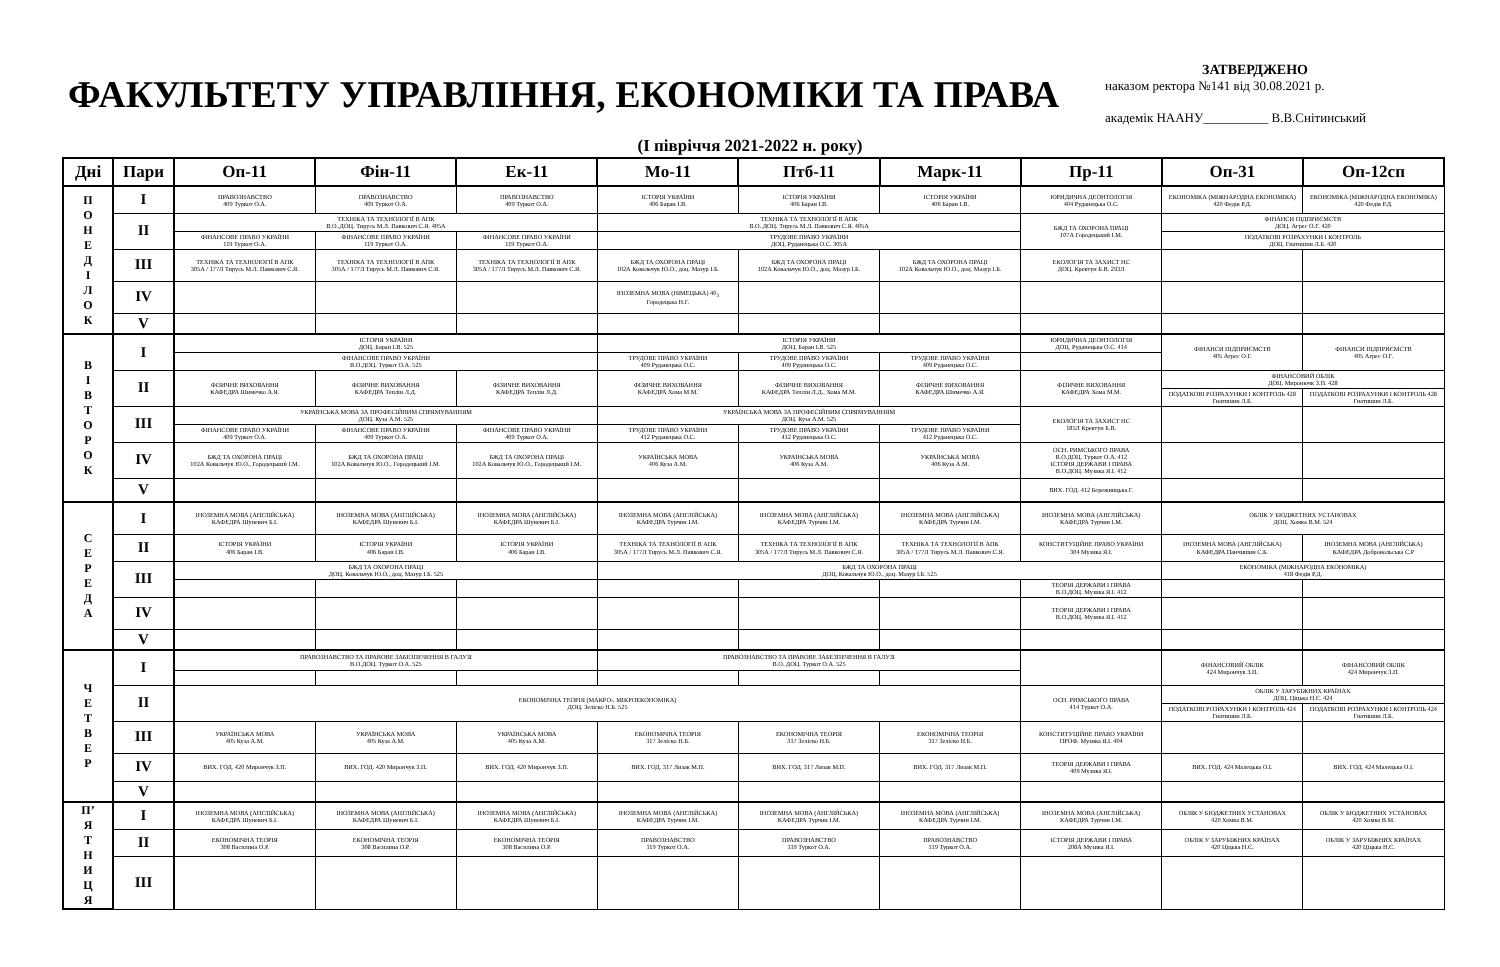ФАКУЛЬТЕТУ УПРАВЛІННЯ, ЕКОНОМІКИ ТА ПРАВА
ЗАТВЕРДЖЕНО
наказом ректора №141 від 30.08.2021 р.
академік НААНУ__________ В.В.Снітинський
(I півріччя 2021-2022 н. року)
| Дні | Пари | Оп-11 | Фін-11 | Ек-11 | Мо-11 | Птб-11 | Марк-11 | Пр-11 | Оп-31 | Оп-12сп |
| --- | --- | --- | --- | --- | --- | --- | --- | --- | --- | --- |
| П О Н Е Д І Л О К | I | ПРАВОЗНАВСТВО 409 Туркот О.А. | ПРАВОЗНАВСТВО 409 Туркот О.А. | ПРАВОЗНАВСТВО 409 Туркот О.А. | ІСТОРІЯ УКРАЇНИ 406 Баран І.В. | ІСТОРІЯ УКРАЇНИ 406 Баран І.В. | ІСТОРІЯ УКРАЇНИ 406 Баран І.В. | ЮРИДИЧНА ДЕОНТОЛОГІЯ 404 Руданецька О.С. | ЕКОНОМІКА (МІЖНАРОДНА ЕКОНОМІКА) 420 Федів Р.Д. | ЕКОНОМІКА (МІЖНАРОДНА ЕКОНОМІКА) 420 Федів Р.Д. |
| | II | ТЕХНІКА ТА ТЕХНОЛОГІЇ В АПК В.О..ДОЦ. Тирусь М.Л. Павкович С.Я. 405А | | | ТЕХНІКА ТА ТЕХНОЛОГІЇ В АПК В.О..ДОЦ. Тирусь М.Л. Павкович С.Я. 405А | | | БЖД ТА ОХОРОНА ПРАЦІ 107А Городецький І.М. | ФІНАНСИ ПІДПРИЄМСТВ ДОЦ. Агрес О.Г. 420 | |
| | | ФІНАНСОВЕ ПРАВО УКРАЇНИ 119 Туркот О.А. | ФІНАНСОВЕ ПРАВО УКРАЇНИ 119 Туркот О.А. | ФІНАНСОВЕ ПРАВО УКРАЇНИ 119 Туркот О.А. | ТРУДОВЕ ПРАВО УКРАЇНИ ДОЦ. Руданецька О.С. 305А | | | | ПОДАТКОВІ РОЗРАХУНКИ І КОНТРОЛЬ ДОЦ. Гнатишин Л.Б. 420 | |
| | III | ТЕХНІКА ТА ТЕХНОЛОГІЇ В АПК 305А / 177Л Тирусь М.Л. Павкович С.Я. | ТЕХНІКА ТА ТЕХНОЛОГІЇ В АПК 305А / 177Л Тирусь М.Л. Павкович С.Я. | ТЕХНІКА ТА ТЕХНОЛОГІЇ В АПК 305А / 177Л Тирусь М.Л. Павкович С.Я. | БЖД ТА ОХОРОНА ПРАЦІ 102А Ковальчук Ю.О., доц. Мазур І.Б. | БЖД ТА ОХОРОНА ПРАЦІ 102А Ковальчук Ю.О., доц. Мазур І.Б. | БЖД ТА ОХОРОНА ПРАЦІ 102А Ковальчук Ю.О., доц. Мазур І.Б. | ЕКОЛОГІЯ ТА ЗАХИСТ НС ДОЦ. Кректун Б.В. 293Л | | |
| | IV | | | | ІНОЗЕМНА МОВА (НІМЕЦЬКА) 40<sub>3</sub> Городецька Н.Г. | | | | | |
| | V | | | | | | | | | |
| В І В Т О Р О К | I | ІСТОРІЯ УКРАЇНИ ДОЦ. Баран І.В. 525 | | | ІСТОРІЯ УКРАЇНИ ДОЦ. Баран І.В. 525 | | | ЮРИДИЧНА ДЕОНТОЛОГІЯ ДОЦ. Руданецька О.С. 414 | ФІНАНСИ ПІДПРИЄМСТВ 405 Агрес О.Г. | ФІНАНСИ ПІДПРИЄМСТВ 405 Агрес О.Г. |
| | | ФІНАНСОВЕ ПРАВО УКРАЇНИ В.О.ДОЦ. Туркот О.А. 525 | | | ТРУДОВЕ ПРАВО УКРАЇНИ 409 Руданецька О.С. | ТРУДОВЕ ПРАВО УКРАЇНИ 409 Руданецька О.С. | ТРУДОВЕ ПРАВО УКРАЇНИ 409 Руданецька О.С. | | | |
| | II | ФІЗИЧНЕ ВИХОВАННЯ КАФЕДРА Шимечко А.Я. | ФІЗИЧНЕ ВИХОВАННЯ КАФЕДРА Теплін Л.Д. | ФІЗИЧНЕ ВИХОВАННЯ КАФЕДРА Теплін Л.Д. | ФІЗИЧНЕ ВИХОВАННЯ КАФЕДРА Хома М.М. | ФІЗИЧНЕ ВИХОВАННЯ КАФЕДРА Теплін Л.Д., Хома М.М. | ФІЗИЧНЕ ВИХОВАННЯ КАФЕДРА Шимечко А.Я. | ФІЗИЧНЕ ВИХОВАННЯ КАФЕДРА Хома М.М. | ФІНАНСОВИЙ ОБЛІК ДОЦ. Миронючк З.П. 428 | |
| | | | | | | | | | ПОДАТКОВІ РОЗРАХУНКИ І КОНТРОЛЬ 428 Гнатишин Л.Б. | ПОДАТКОВІ РОЗРАХУНКИ І КОНТРОЛЬ 428 Гнатишин Л.Б. |
| | III | УКРАЇНСЬКА МОВА ЗА ПРОФЕСІЙНИМ СПРЯМУВАННЯМ ДОЦ. Куза А.М. 525 | | | УКРАЇНСЬКА МОВА ЗА ПРОФЕСІЙНИМ СПРЯМУВАННЯМ ДОЦ. Куза А.М. 525 | | | ЕКОЛОГІЯ ТА ЗАХИСТ НС 185Л Кректун Б.В. | | |
| | | ФІНАНСОВЕ ПРАВО УКРАЇНИ 409 Туркот О.А. | ФІНАНСОВЕ ПРАВО УКРАЇНИ 409 Туркот О.А. | ФІНАНСОВЕ ПРАВО УКРАЇНИ 409 Туркот О.А. | ТРУДОВЕ ПРАВО УКРАЇНИ 412 Руданецька О.С. | ТРУДОВЕ ПРАВО УКРАЇНИ 412 Руданецька О.С. | ТРУДОВЕ ПРАВО УКРАЇНИ 412 Руданецька О.С. | | | |
| | IV | БЖД ТА ОХОРОНА ПРАЦІ 102А Ковальчук Ю.О., Городецький І.М. | БЖД ТА ОХОРОНА ПРАЦІ 102А Ковальчук Ю.О., Городецький І.М. | БЖД ТА ОХОРОНА ПРАЦІ 102А Ковальчук Ю.О., Городецький І.М. | УКРАЇНСЬКА МОВА 406 Куза А.М. | УКРАЇНСЬКА МОВА 406 Куза А.М. | УКРАЇНСЬКА МОВА 406 Куза А.М. | ОСН. РИМСЬКОГО ПРАВА В.О.ДОЦ. Туркот О.А. 412 ІСТОРІЯ ДЕРЖАВИ І ПРАВА В.О.ДОЦ. Музика Я.І. 412 | | |
| | V | | | | | | | ВИХ. ГОД. 412 Бережницька Г. | | |
| С Е Р Е Д А | I | ІНОЗЕМНА МОВА (АНГЛІЙСЬКА) КАФЕДРА Шуневич Б.І. | ІНОЗЕМНА МОВА (АНГЛІЙСЬКА) КАФЕДРА Шуневич Б.І. | ІНОЗЕМНА МОВА (АНГЛІЙСЬКА) КАФЕДРА Шуневич Б.І. | ІНОЗЕМНА МОВА (АНГЛІЙСЬКА) КАФЕДРА Турчин І.М. | ІНОЗЕМНА МОВА (АНГЛІЙСЬКА) КАФЕДРА Турчин І.М. | ІНОЗЕМНА МОВА (АНГЛІЙСЬКА) КАФЕДРА Турчин І.М. | ІНОЗЕМНА МОВА (АНГЛІЙСЬКА) КАФЕДРА Турчин І.М. | ОБЛІК У БЮДЖЕТНИХ УСТАНОВАХ ДОЦ. Хомка В.М. 524 | |
| | II | ІСТОРІЯ УКРАЇНИ 406 Баран І.В. | ІСТОРІЯ УКРАЇНИ 406 Баран І.В. | ІСТОРІЯ УКРАЇНИ 406 Баран І.В. | ТЕХНІКА ТА ТЕХНОЛОГІЇ В АПК 305А / 177Л Тирусь М.Л. Павкович С.Я. | ТЕХНІКА ТА ТЕХНОЛОГІЇ В АПК 305А / 177Л Тирусь М.Л. Павкович С.Я. | ТЕХНІКА ТА ТЕХНОЛОГІЇ В АПК 305А / 177Л Тирусь М.Л. Павкович С.Я. | КОНСТИТУЦІЙНЕ ПРАВО УКРАЇНИ 304 Музика Я.І. | ІНОЗЕМНА МОВА (АНГЛІЙСЬКА) КАФЕДРА Панчишин С.Б. | ІНОЗЕМНА МОВА (АНГЛІЙСЬКА) КАФЕДРА Добровольська С.Р |
| | III | БЖД ТА ОХОРОНА ПРАЦІ ДОЦ. Ковальчук Ю.О., доц. Мазур І.Б. 525 | | | БЖД ТА ОХОРОНА ПРАЦІ ДОЦ. Ковальчук Ю.О., доц. Мазур І.Б. 525 | | | | ЕКОНОМІКА (МІЖНАРОДНА ЕКОНОМІКА) 418 Федів Р.Д. | |
| | | | | | | | | ТЕОРІЯ ДЕРЖАВИ І ПРАВА В.О.ДОЦ. Музика Я.І. 412 | | |
| | IV | | | | | | | ТЕОРІЯ ДЕРЖАВИ І ПРАВА В.О.ДОЦ. Музика Я.І. 412 | | |
| | V | | | | | | | | | |
| Ч Е Т В Е Р | I | ПРАВОЗНАВСТВО ТА ПРАВОВЕ ЗАБЕЗПЕЧЕННЯ В ГАЛУЗІ В.О.ДОЦ. Туркот О.А. 525 | | | ПРАВОЗНАВСТВО ТА ПРАВОВЕ ЗАБЕЗПЕЧЕННЯ В ГАЛУЗІ В.О. ДОЦ. Туркот О.А. 525 | | | | ФІНАНСОВИЙ ОБЛІК 424 Мирончук З.П. | ФІНАНСОВИЙ ОБЛІК 424 Мирончук З.П. |
| | II | ЕКОНОМІЧНА ТЕОРІЯ (МАКРО-, МІКРОЕКОНОМІКА) ДОЦ. Зеліско Н.Б. 525 | | | | | | ОСН. РИМСЬКОГО ПРАВА 414 Туркот О.А. | ОБЛІК У ЗАРУБІЖНИХ КРАЇНАХ ДОЦ. Ціцька Н.Є. 424 | |
| | | | | | | | | | ПОДАТКОВІ РОЗРАХУНКИ І КОНТРОЛЬ 424 Гнатишин Л.Б. | ПОДАТКОВІ РОЗРАХУНКИ І КОНТРОЛЬ 424 Гнатишин Л.Б. |
| | III | УКРАЇНСЬКА МОВА 405 Куза А.М. | УКРАЇНСЬКА МОВА 405 Куза А.М. | УКРАЇНСЬКА МОВА 405 Куза А.М. | ЕКОНОМІЧНА ТЕОРІЯ 317 Зеліско Н.Б. | ЕКОНОМІЧНА ТЕОРІЯ 317 Зеліско Н.Б. | ЕКОНОМІЧНА ТЕОРІЯ 317 Зеліско Н.Б. | КОНСТИТУЦІЙНЕ ПРАВО УКРАЇНИ ПРОФ. Музика Я.І. 404 | | |
| | IV | ВИХ. ГОД. 420 Мирончук З.П. | ВИХ. ГОД. 420 Мирончук З.П. | ВИХ. ГОД. 420 Мирончук З.П. | ВИХ. ГОД. 317 Лизак М.П. | ВИХ. ГОД. 317 Лизак М.П. | ВИХ. ГОД. 317 Лизак М.П. | ТЕОРІЯ ДЕРЖАВИ І ПРАВА 409 Музика Я.І. | ВИХ. ГОД. 424 Малецька О.І. | ВИХ. ГОД. 424 Малецька О.І. |
| | V | | | | | | | | | |
| П’ Я Т Н И Ц Я | I | ІНОЗЕМНА МОВА (АНГЛІЙСЬКА) КАФЕДРА Шуневич Б.І. | ІНОЗЕМНА МОВА (АНГЛІЙСЬКА) КАФЕДРА Шуневич Б.І. | ІНОЗЕМНА МОВА (АНГЛІЙСЬКА) КАФЕДРА Шуневич Б.І. | ІНОЗЕМНА МОВА (АНГЛІЙСЬКА) КАФЕДРА Турчин І.М. | ІНОЗЕМНА МОВА (АНГЛІЙСЬКА) КАФЕДРА Турчин І.М. | ІНОЗЕМНА МОВА (АНГЛІЙСЬКА) КАФЕДРА Турчин І.М. | ІНОЗЕМНА МОВА (АНГЛІЙСЬКА) КАФЕДРА Турчин І.М. | ОБЛІК У БЮДЖЕТНИХ УСТАНОВАХ 420 Хомка В.М. | ОБЛІК У БЮДЖЕТНИХ УСТАНОВАХ 420 Хомка В.М. |
| | II | ЕКОНОМІЧНА ТЕОРІЯ 308 Василина О.Р. | ЕКОНОМІЧНА ТЕОРІЯ 308 Василина О.Р. | ЕКОНОМІЧНА ТЕОРІЯ 308 Василина О.Р. | ПРАВОЗНАВСТВО 119 Туркот О.А. | ПРАВОЗНАВСТВО 119 Туркот О.А. | ПРАВОЗНАВСТВО 119 Туркот О.А. | ІСТОРІЯ ДЕРЖАВИ І ПРАВА 208А Музика Я.І. | ОБЛІК У ЗАРУБІЖНИХ КРАЇНАХ 420 Ціцька Н.Є. | ОБЛІК У ЗАРУБІЖНИХ КРАЇНАХ 420 Ціцька Н.Є. |
| | III | | | | | | | | | |